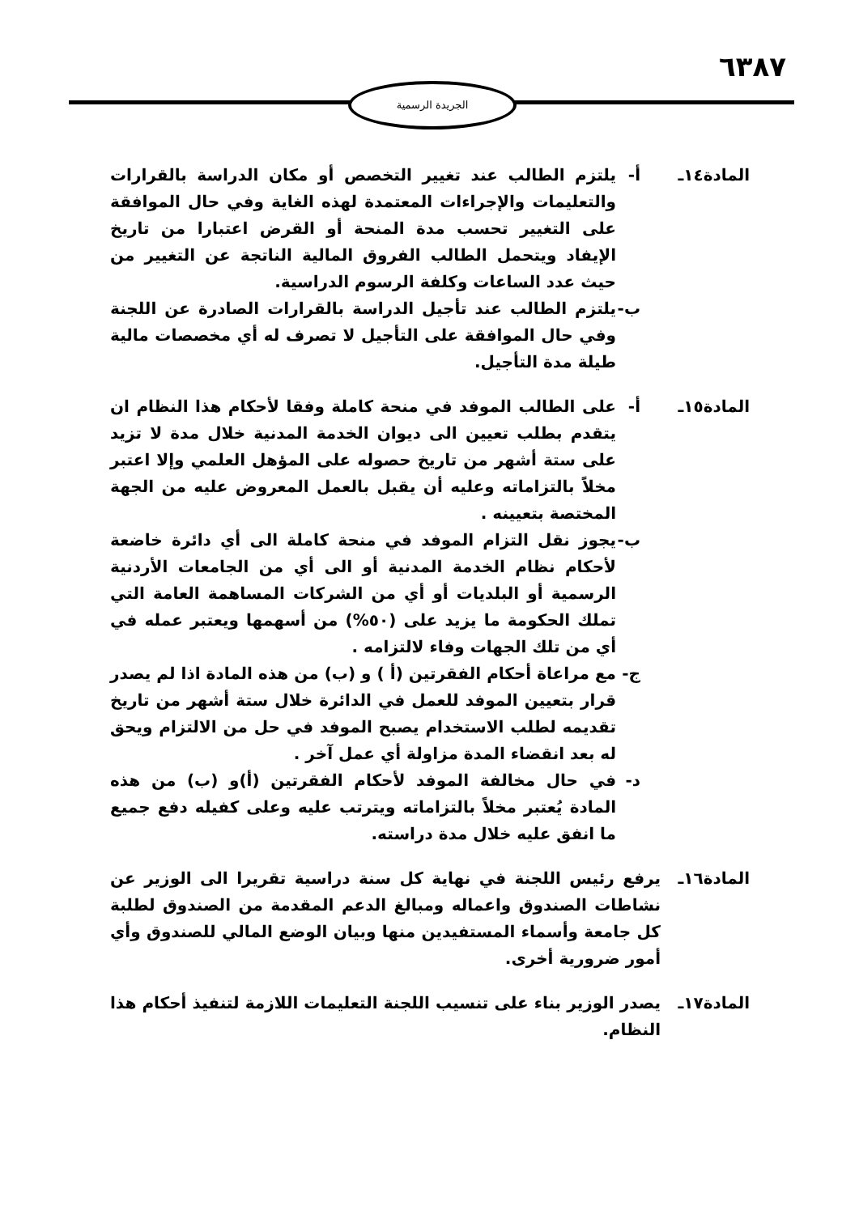٦٣٨٧
الجريدة الرسمية
المادة١٤ـ أ- يلتزم الطالب عند تغيير التخصص أو مكان الدراسة بالقرارات والتعليمات والإجراءات المعتمدة لهذه الغاية وفي حال الموافقة على التغيير تحسب مدة المنحة أو القرض اعتبارا من تاريخ الإيفاد ويتحمل الطالب الفروق المالية الناتجة عن التغيير من حيث عدد الساعات وكلفة الرسوم الدراسية.
ب- يلتزم الطالب عند تأجيل الدراسة بالقرارات الصادرة عن اللجنة وفي حال الموافقة على التأجيل لا تصرف له أي مخصصات مالية طيلة مدة التأجيل.
المادة١٥ـ أ- على الطالب الموفد في منحة كاملة وفقا لأحكام هذا النظام ان يتقدم بطلب تعيين الى ديوان الخدمة المدنية خلال مدة لا تزيد على ستة أشهر من تاريخ حصوله على المؤهل العلمي وإلا اعتبر مخلاً بالتزاماته وعليه أن يقبل بالعمل المعروض عليه من الجهة المختصة بتعيينه .
ب- يجوز نقل التزام الموفد في منحة كاملة الى أي دائرة خاضعة لأحكام نظام الخدمة المدنية أو الى أي من الجامعات الأردنية الرسمية أو البلديات أو أي من الشركات المساهمة العامة التي تملك الحكومة ما يزيد على (٥٠%) من أسهمها ويعتبر عمله في أي من تلك الجهات وفاء لالتزامه .
ج- مع مراعاة أحكام الفقرتين (أ ) و (ب) من هذه المادة اذا لم يصدر قرار بتعيين الموفد للعمل في الدائرة خلال ستة أشهر من تاريخ تقديمه لطلب الاستخدام يصبح الموفد في حل من الالتزام ويحق له بعد انقضاء المدة مزاولة أي عمل آخر .
د- في حال مخالفة الموفد لأحكام الفقرتين (أ)و (ب) من هذه المادة يُعتبر مخلاً بالتزاماته ويترتب عليه وعلى كفيله دفع جميع ما انفق عليه خلال مدة دراسته.
المادة١٦ـ يرفع رئيس اللجنة في نهاية كل سنة دراسية تقريرا الى الوزير عن نشاطات الصندوق واعماله ومبالغ الدعم المقدمة من الصندوق لطلبة كل جامعة وأسماء المستفيدين منها وبيان الوضع المالي للصندوق وأي أمور ضرورية أخرى.
المادة١٧ـ يصدر الوزير بناء على تنسيب اللجنة التعليمات اللازمة لتنفيذ أحكام هذا النظام.